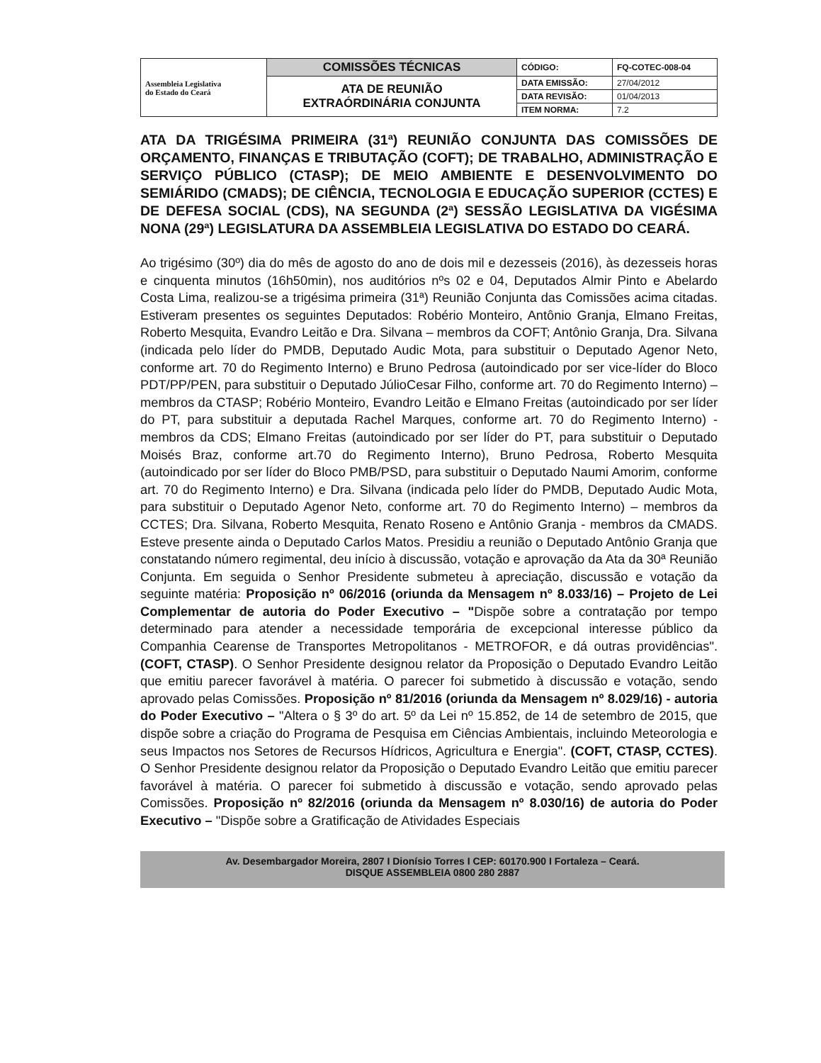| Assembleia Legislativa do Estado do Ceará | COMISSÕES TÉCNICAS | CÓDIGO: | FQ-COTEC-008-04 |
| | ATA DE REUNIÃO EXTRAÓRDINÁRIA CONJUNTA | DATA EMISSÃO: | 27/04/2012 |
| | | DATA REVISÃO: | 01/04/2013 |
| | | ITEM NORMA: | 7.2 |
ATA DA TRIGÉSIMA PRIMEIRA (31ª) REUNIÃO CONJUNTA DAS COMISSÕES DE ORÇAMENTO, FINANÇAS E TRIBUTAÇÃO (COFT); DE TRABALHO, ADMINISTRAÇÃO E SERVIÇO PÚBLICO (CTASP); DE MEIO AMBIENTE E DESENVOLVIMENTO DO SEMIÁRIDO (CMADS); DE CIÊNCIA, TECNOLOGIA E EDUCAÇÃO SUPERIOR (CCTES) E DE DEFESA SOCIAL (CDS), NA SEGUNDA (2ª) SESSÃO LEGISLATIVA DA VIGÉSIMA NONA (29ª) LEGISLATURA DA ASSEMBLEIA LEGISLATIVA DO ESTADO DO CEARÁ.
Ao trigésimo (30º) dia do mês de agosto do ano de dois mil e dezesseis (2016), às dezesseis horas e cinquenta minutos (16h50min), nos auditórios nºs 02 e 04, Deputados Almir Pinto e Abelardo Costa Lima, realizou-se a trigésima primeira (31ª) Reunião Conjunta das Comissões acima citadas. Estiveram presentes os seguintes Deputados: Robério Monteiro, Antônio Granja, Elmano Freitas, Roberto Mesquita, Evandro Leitão e Dra. Silvana – membros da COFT; Antônio Granja, Dra. Silvana (indicada pelo líder do PMDB, Deputado Audic Mota, para substituir o Deputado Agenor Neto, conforme art. 70 do Regimento Interno) e Bruno Pedrosa (autoindicado por ser vice-líder do Bloco PDT/PP/PEN, para substituir o Deputado JúlioCesar Filho, conforme art. 70 do Regimento Interno) – membros da CTASP; Robério Monteiro, Evandro Leitão e Elmano Freitas (autoindicado por ser líder do PT, para substituir a deputada Rachel Marques, conforme art. 70 do Regimento Interno) - membros da CDS; Elmano Freitas (autoindicado por ser líder do PT, para substituir o Deputado Moisés Braz, conforme art.70 do Regimento Interno), Bruno Pedrosa, Roberto Mesquita (autoindicado por ser líder do Bloco PMB/PSD, para substituir o Deputado Naumi Amorim, conforme art. 70 do Regimento Interno) e Dra. Silvana (indicada pelo líder do PMDB, Deputado Audic Mota, para substituir o Deputado Agenor Neto, conforme art. 70 do Regimento Interno) – membros da CCTES; Dra. Silvana, Roberto Mesquita, Renato Roseno e Antônio Granja - membros da CMADS. Esteve presente ainda o Deputado Carlos Matos. Presidiu a reunião o Deputado Antônio Granja que constatando número regimental, deu início à discussão, votação e aprovação da Ata da 30ª Reunião Conjunta. Em seguida o Senhor Presidente submeteu à apreciação, discussão e votação da seguinte matéria: Proposição nº 06/2016 (oriunda da Mensagem nº 8.033/16) – Projeto de Lei Complementar de autoria do Poder Executivo – "Dispõe sobre a contratação por tempo determinado para atender a necessidade temporária de excepcional interesse público da Companhia Cearense de Transportes Metropolitanos - METROFOR, e dá outras providências". (COFT, CTASP). O Senhor Presidente designou relator da Proposição o Deputado Evandro Leitão que emitiu parecer favorável à matéria. O parecer foi submetido à discussão e votação, sendo aprovado pelas Comissões. Proposição nº 81/2016 (oriunda da Mensagem nº 8.029/16) - autoria do Poder Executivo – "Altera o § 3º do art. 5º da Lei nº 15.852, de 14 de setembro de 2015, que dispõe sobre a criação do Programa de Pesquisa em Ciências Ambientais, incluindo Meteorologia e seus Impactos nos Setores de Recursos Hídricos, Agricultura e Energia". (COFT, CTASP, CCTES). O Senhor Presidente designou relator da Proposição o Deputado Evandro Leitão que emitiu parecer favorável à matéria. O parecer foi submetido à discussão e votação, sendo aprovado pelas Comissões. Proposição nº 82/2016 (oriunda da Mensagem nº 8.030/16) de autoria do Poder Executivo – "Dispõe sobre a Gratificação de Atividades Especiais
Av. Desembargador Moreira, 2807 I Dionísio Torres I CEP: 60170.900 I Fortaleza – Ceará.
DISQUE ASSEMBLEIA 0800 280 2887